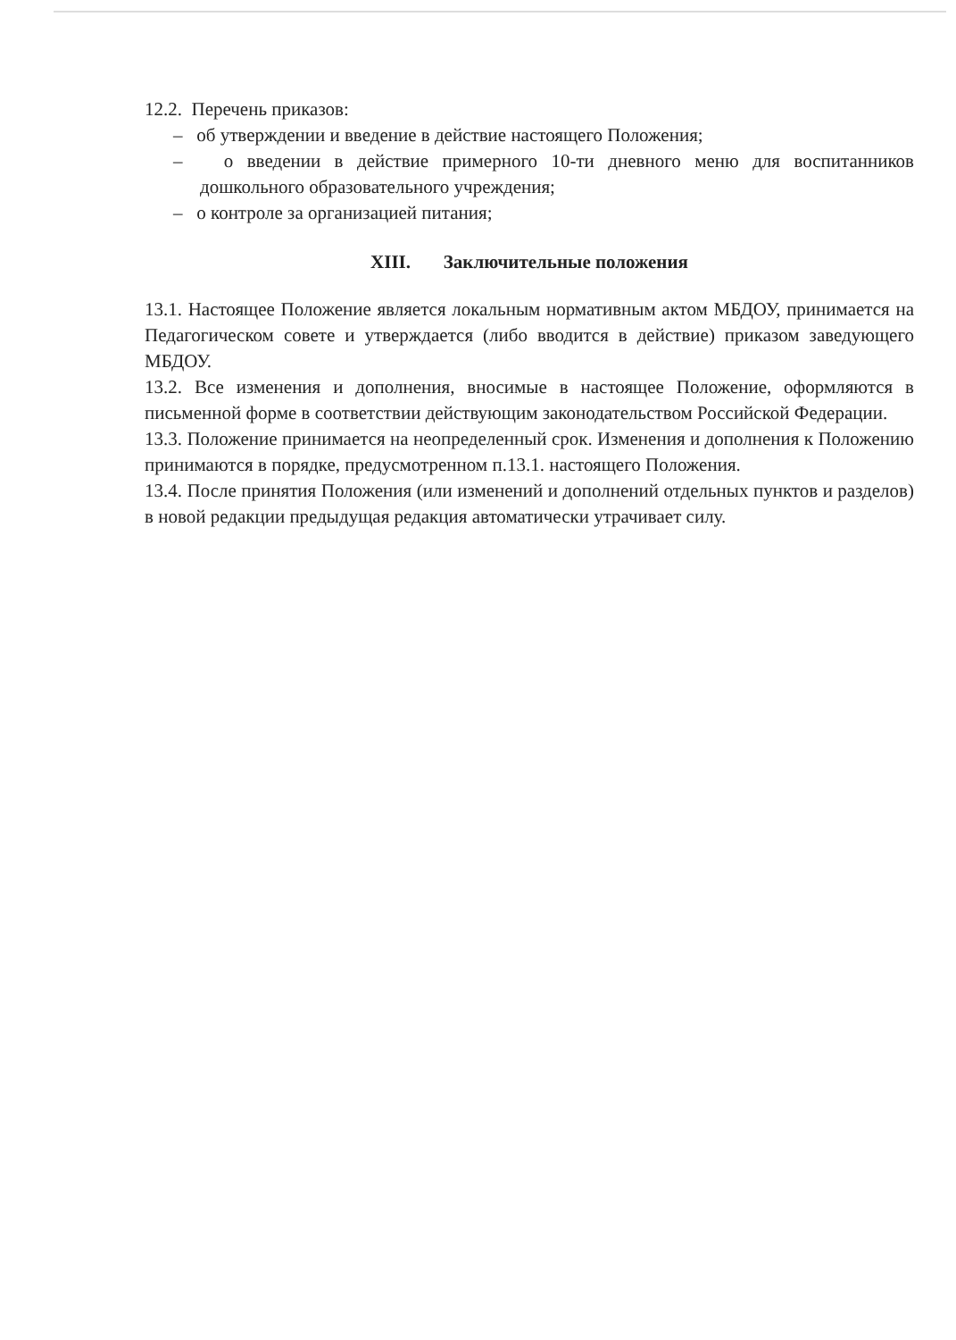12.2. Перечень приказов:
– об утверждении и введение в действие настоящего Положения;
– о введении в действие примерного 10-ти дневного меню для воспитанников дошкольного образовательного учреждения;
– о контроле за организацией питания;
XIII. Заключительные положения
13.1. Настоящее Положение является локальным нормативным актом МБДОУ, принимается на Педагогическом совете и утверждается (либо вводится в действие) приказом заведующего МБДОУ.
13.2. Все изменения и дополнения, вносимые в настоящее Положение, оформляются в письменной форме в соответствии действующим законодательством Российской Федерации.
13.3. Положение принимается на неопределенный срок. Изменения и дополнения к Положению принимаются в порядке, предусмотренном п.13.1. настоящего Положения.
13.4. После принятия Положения (или изменений и дополнений отдельных пунктов и разделов) в новой редакции предыдущая редакция автоматически утрачивает силу.